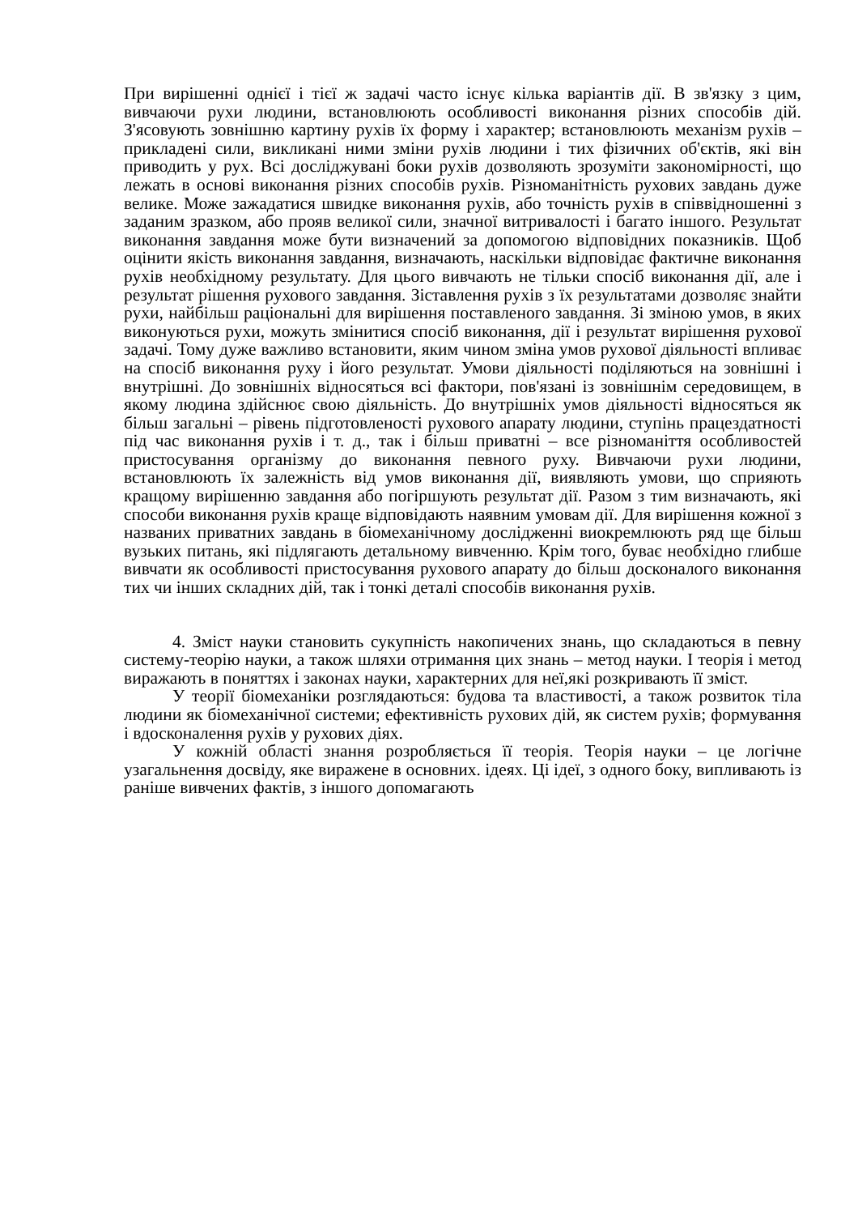При вирішенні однієї і тієї ж задачі часто існує кілька варіантів дії. В зв'язку з цим, вивчаючи рухи людини, встановлюють особливості виконання різних способів дій. З'ясовують зовнішню картину рухів їх форму і характер; встановлюють механізм рухів – прикладені сили, викликані ними зміни рухів людини і тих фізичних об'єктів, які він приводить у рух. Всі досліджувані боки рухів дозволяють зрозуміти закономірності, що лежать в основі виконання різних способів рухів. Різноманітність рухових завдань дуже велике. Може зажадатися швидке виконання рухів, або точність рухів в співвідношенні з заданим зразком, або прояв великої сили, значної витривалості і багато іншого. Результат виконання завдання може бути визначений за допомогою відповідних показників. Щоб оцінити якість виконання завдання, визначають, наскільки відповідає фактичне виконання рухів необхідному результату. Для цього вивчають не тільки спосіб виконання дії, але і результат рішення рухового завдання. Зіставлення рухів з їх результатами дозволяє знайти рухи, найбільш раціональні для вирішення поставленого завдання. Зі зміною умов, в яких виконуються рухи, можуть змінитися спосіб виконання, дії і результат вирішення рухової задачі. Тому дуже важливо встановити, яким чином зміна умов рухової діяльності впливає на спосіб виконання руху і його результат. Умови діяльності поділяються на зовнішні і внутрішні. До зовнішніх відносяться всі фактори, пов'язані із зовнішнім середовищем, в якому людина здійснює свою діяльність. До внутрішніх умов діяльності відносяться як більш загальні – рівень підготовленості рухового апарату людини, ступінь працездатності під час виконання рухів і т. д., так і більш приватні – все різноманіття особливостей пристосування організму до виконання певного руху. Вивчаючи рухи людини, встановлюють їх залежність від умов виконання дії, виявляють умови, що сприяють кращому вирішенню завдання або погіршують результат дії. Разом з тим визначають, які способи виконання рухів краще відповідають наявним умовам дії. Для вирішення кожної з названих приватних завдань в біомеханічному дослідженні виокремлюють ряд ще більш вузьких питань, які підлягають детальному вивченню. Крім того, буває необхідно глибше вивчати як особливості пристосування рухового апарату до більш досконалого виконання тих чи інших складних дій, так і тонкі деталі способів виконання рухів.
4. Зміст науки становить сукупність накопичених знань, що складаються в певну систему-теорію науки, а також шляхи отримання цих знань – метод науки. І теорія і метод виражають в поняттях і законах науки, характерних для неї,які розкривають її зміст.
У теорії біомеханіки розглядаються: будова та властивості, а також розвиток тіла людини як біомеханічної системи; ефективність рухових дій, як систем рухів; формування і вдосконалення рухів у рухових діях.
У кожній області знання розробляється її теорія. Теорія науки – це логічне узагальнення досвіду, яке виражене в основних. ідеях. Ці ідеї, з одного боку, випливають із раніше вивчених фактів, з іншого допомагають